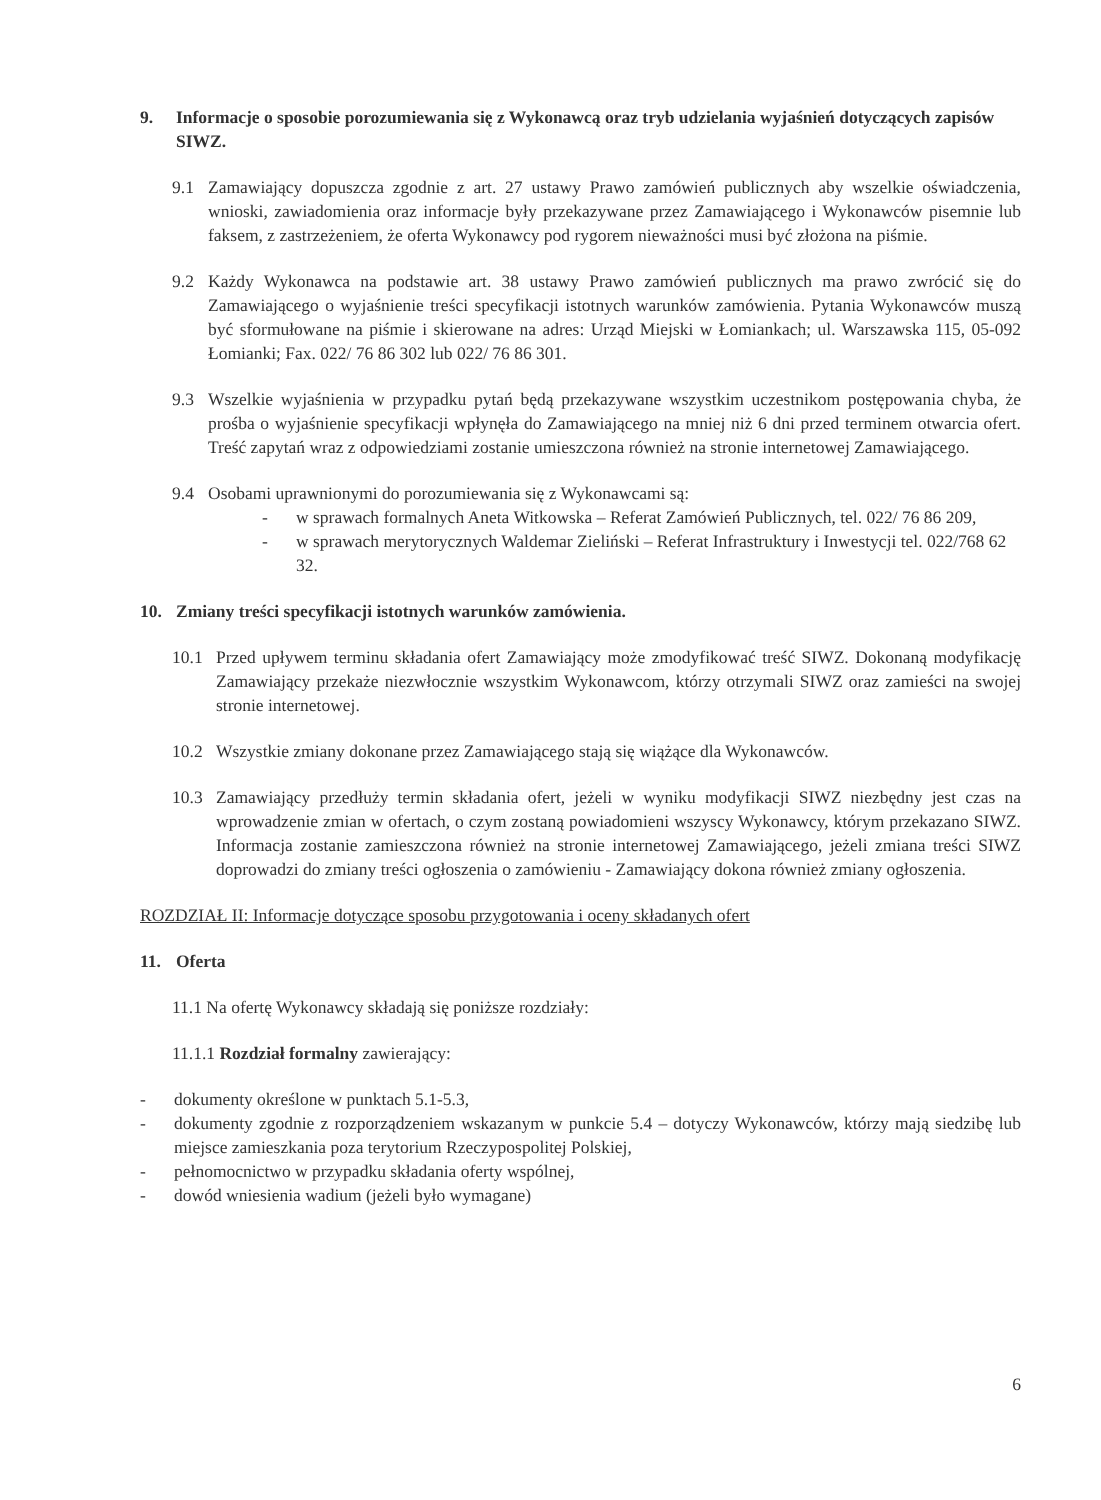9. Informacje o sposobie porozumiewania się z Wykonawcą oraz tryb udzielania wyjaśnień dotyczących zapisów SIWZ.
9.1 Zamawiający dopuszcza zgodnie z art. 27 ustawy Prawo zamówień publicznych aby wszelkie oświadczenia, wnioski, zawiadomienia oraz informacje były przekazywane przez Zamawiającego i Wykonawców pisemnie lub faksem, z zastrzeżeniem, że oferta Wykonawcy pod rygorem nieważności musi być złożona na piśmie.
9.2 Każdy Wykonawca na podstawie art. 38 ustawy Prawo zamówień publicznych ma prawo zwrócić się do Zamawiającego o wyjaśnienie treści specyfikacji istotnych warunków zamówienia. Pytania Wykonawców muszą być sformułowane na piśmie i skierowane na adres: Urząd Miejski w Łomiankach; ul. Warszawska 115, 05-092 Łomianki; Fax. 022/ 76 86 302 lub 022/ 76 86 301.
9.3 Wszelkie wyjaśnienia w przypadku pytań będą przekazywane wszystkim uczestnikom postępowania chyba, że prośba o wyjaśnienie specyfikacji wpłynęła do Zamawiającego na mniej niż 6 dni przed terminem otwarcia ofert. Treść zapytań wraz z odpowiedziami zostanie umieszczona również na stronie internetowej Zamawiającego.
9.4 Osobami uprawnionymi do porozumiewania się z Wykonawcami są:
- w sprawach formalnych Aneta Witkowska – Referat Zamówień Publicznych, tel. 022/ 76 86 209,
- w sprawach merytorycznych Waldemar Zieliński – Referat Infrastruktury i Inwestycji tel. 022/768 62 32.
10. Zmiany treści specyfikacji istotnych warunków zamówienia.
10.1 Przed upływem terminu składania ofert Zamawiający może zmodyfikować treść SIWZ. Dokonaną modyfikację Zamawiający przekaże niezwłocznie wszystkim Wykonawcom, którzy otrzymali SIWZ oraz zamieści na swojej stronie internetowej.
10.2 Wszystkie zmiany dokonane przez Zamawiającego stają się wiążące dla Wykonawców.
10.3 Zamawiający przedłuży termin składania ofert, jeżeli w wyniku modyfikacji SIWZ niezbędny jest czas na wprowadzenie zmian w ofertach, o czym zostaną powiadomieni wszyscy Wykonawcy, którym przekazano SIWZ. Informacja zostanie zamieszczona również na stronie internetowej Zamawiającego, jeżeli zmiana treści SIWZ doprowadzi do zmiany treści ogłoszenia o zamówieniu - Zamawiający dokona również zmiany ogłoszenia.
ROZDZIAŁ II: Informacje dotyczące sposobu przygotowania i oceny składanych ofert
11. Oferta
11.1 Na ofertę Wykonawcy składają się poniższe rozdziały:
11.1.1 Rozdział formalny zawierający:
- dokumenty określone w punktach 5.1-5.3,
- dokumenty zgodnie z rozporządzeniem wskazanym w punkcie 5.4 – dotyczy Wykonawców, którzy mają siedzibę lub miejsce zamieszkania poza terytorium Rzeczypospolitej Polskiej,
- pełnomocnictwo w przypadku składania oferty wspólnej,
- dowód wniesienia wadium (jeżeli było wymagane)
6